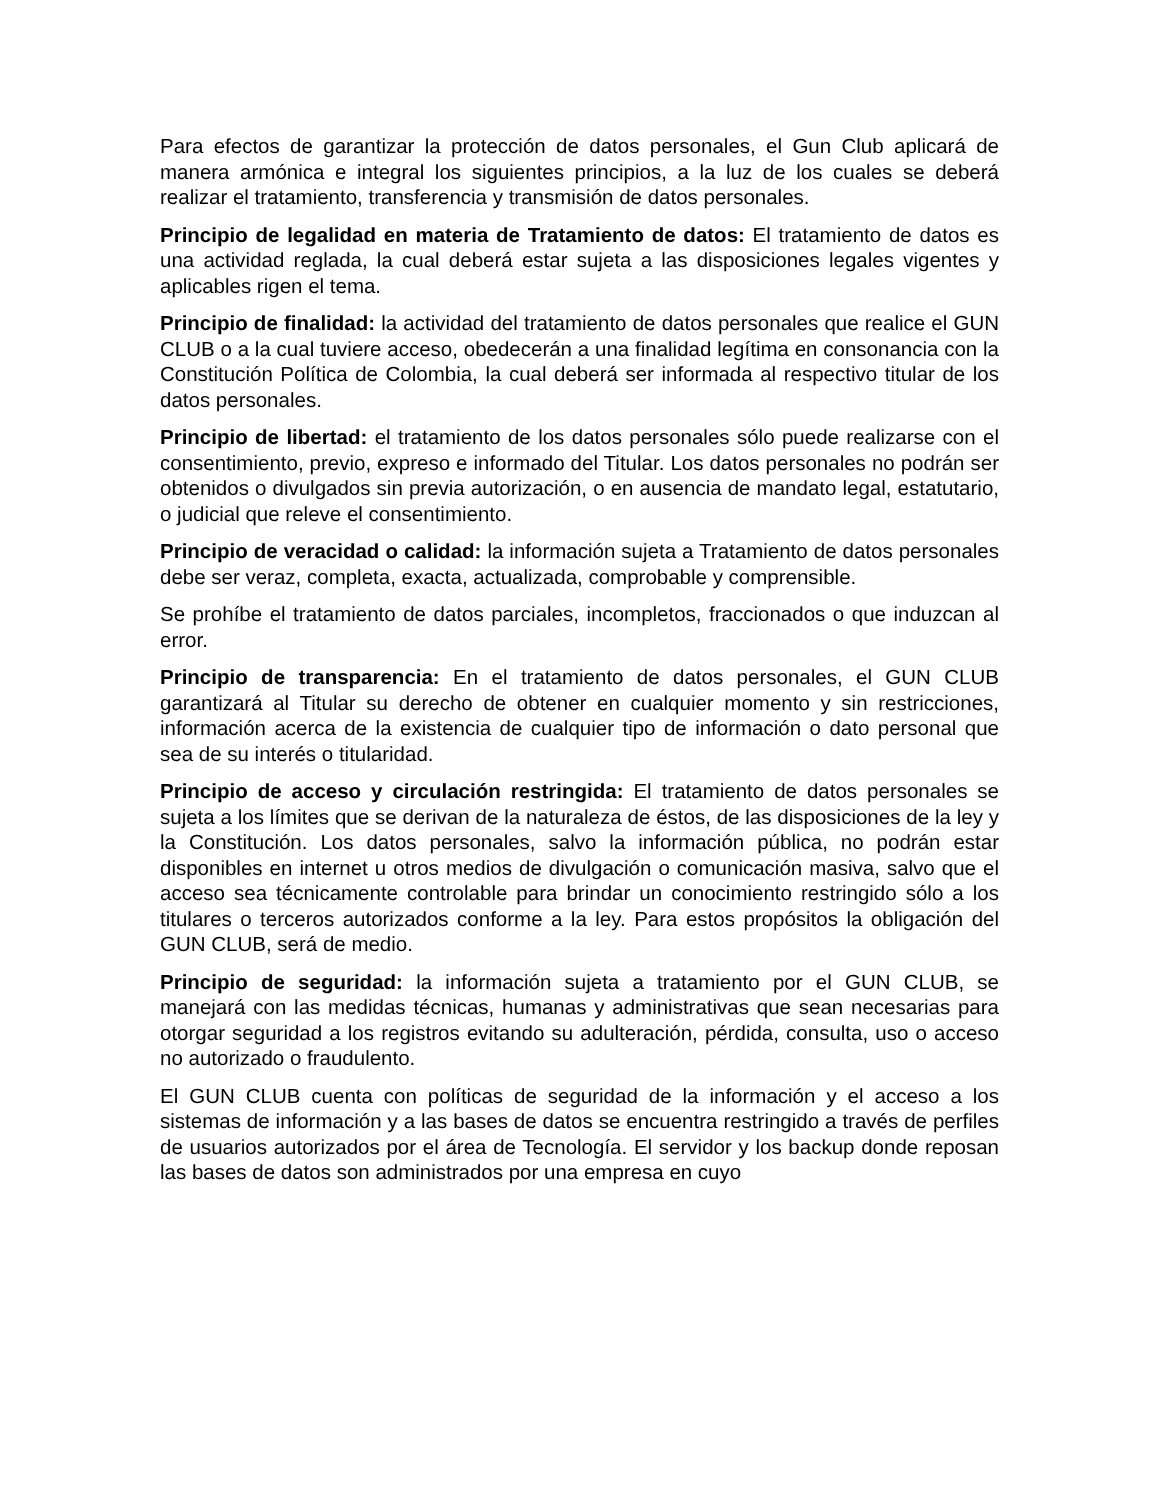Para efectos de garantizar la protección de datos personales, el Gun Club aplicará de manera armónica e integral los siguientes principios, a la luz de los cuales se deberá realizar el tratamiento, transferencia y transmisión de datos personales.
Principio de legalidad en materia de Tratamiento de datos: El tratamiento de datos es una actividad reglada, la cual deberá estar sujeta a las disposiciones legales vigentes y aplicables rigen el tema.
Principio de finalidad: la actividad del tratamiento de datos personales que realice el GUN CLUB o a la cual tuviere acceso, obedecerán a una finalidad legítima en consonancia con la Constitución Política de Colombia, la cual deberá ser informada al respectivo titular de los datos personales.
Principio de libertad: el tratamiento de los datos personales sólo puede realizarse con el consentimiento, previo, expreso e informado del Titular. Los datos personales no podrán ser obtenidos o divulgados sin previa autorización, o en ausencia de mandato legal, estatutario, o judicial que releve el consentimiento.
Principio de veracidad o calidad: la información sujeta a Tratamiento de datos personales debe ser veraz, completa, exacta, actualizada, comprobable y comprensible.
Se prohíbe el tratamiento de datos parciales, incompletos, fraccionados o que induzcan al error.
Principio de transparencia: En el tratamiento de datos personales, el GUN CLUB garantizará al Titular su derecho de obtener en cualquier momento y sin restricciones, información acerca de la existencia de cualquier tipo de información o dato personal que sea de su interés o titularidad.
Principio de acceso y circulación restringida: El tratamiento de datos personales se sujeta a los límites que se derivan de la naturaleza de éstos, de las disposiciones de la ley y la Constitución. Los datos personales, salvo la información pública, no podrán estar disponibles en internet u otros medios de divulgación o comunicación masiva, salvo que el acceso sea técnicamente controlable para brindar un conocimiento restringido sólo a los titulares o terceros autorizados conforme a la ley. Para estos propósitos la obligación del GUN CLUB, será de medio.
Principio de seguridad: la información sujeta a tratamiento por el GUN CLUB, se manejará con las medidas técnicas, humanas y administrativas que sean necesarias para otorgar seguridad a los registros evitando su adulteración, pérdida, consulta, uso o acceso no autorizado o fraudulento.
El GUN CLUB cuenta con políticas de seguridad de la información y el acceso a los sistemas de información y a las bases de datos se encuentra restringido a través de perfiles de usuarios autorizados por el área de Tecnología. El servidor y los backup donde reposan las bases de datos son administrados por una empresa en cuyo